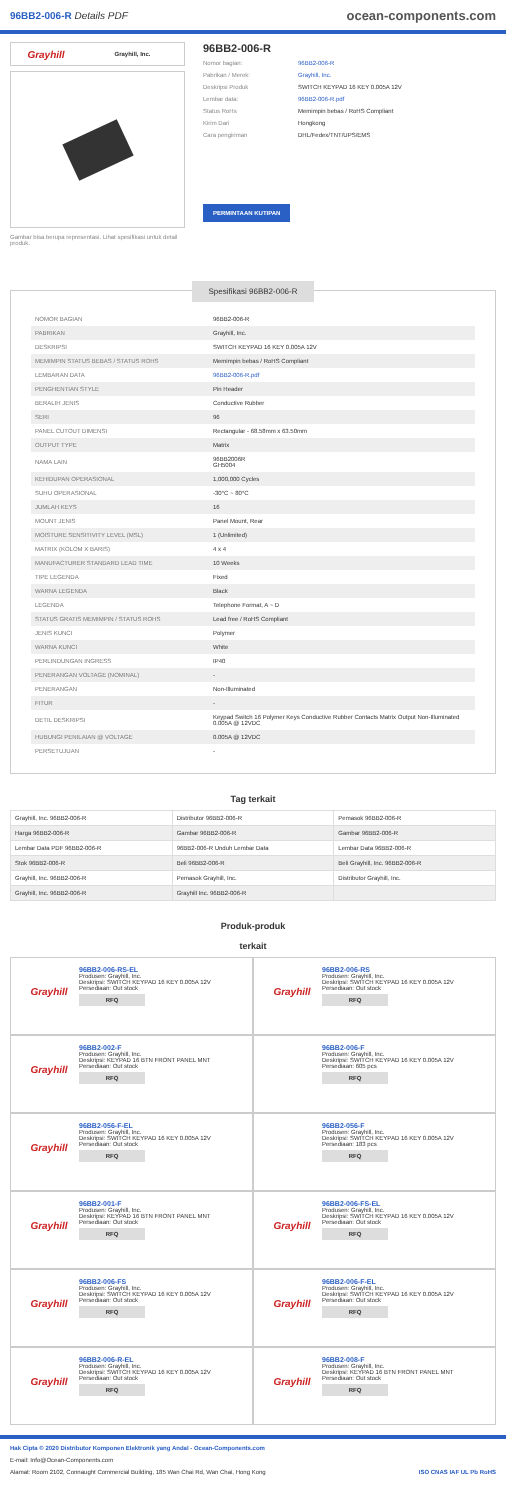96BB2-006-R Details PDF
ocean-components.com
Grayhill Grayhill, Inc.
Gambar bisa berupa representasi. Lihat spesifikasi untuk detail produk.
96BB2-006-R
Nomor bagian: 96BB2-006-R
Pabrikan / Merek: Grayhill, Inc.
Deskripsi Produk SWITCH KEYPAD 16 KEY 0.005A 12V
Lembar data: 96BB2-006-R.pdf
Status RoHs Memimpin bebas / RoHS Compliant
Kirim Dari Hongkong
Cara pengiriman DHL/Fedex/TNT/UPS/EMS
PERMINTAAN KUTIPAN
Spesifikasi 96BB2-006-R
| NOMOR BAGIAN | 96BB2-006-R |
| PABRIKAN | Grayhill, Inc. |
| DESKRIPSI | SWITCH KEYPAD 16 KEY 0.005A 12V |
| MEMIMPIN STATUS BEBAS / STATUS ROHS | Memimpin bebas / RoHS Compliant |
| LEMBARAN DATA | 96BB2-006-R.pdf |
| PENGHENTIAN STYLE | Pin Header |
| BERALIH JENIS | Conductive Rubber |
| SERI | 96 |
| PANEL CUTOUT DIMENSI | Rectangular - 68.58mm x 63.50mm |
| OUTPUT TYPE | Matrix |
| NAMA LAIN | 96BB2006R GH5004 |
| KEHIDUPAN OPERASIONAL | 1,000,000 Cycles |
| SUHU OPERASIONAL | -30°C ~ 80°C |
| JUMLAH KEYS | 16 |
| MOUNT JENIS | Panel Mount, Rear |
| MOISTURE SENSITIVITY LEVEL (MSL) | 1 (Unlimited) |
| MATRIX (KOLOM X BARIS) | 4 x 4 |
| MANUFACTURER STANDARD LEAD TIME | 10 Weeks |
| TIPE LEGENDA | Fixed |
| WARNA LEGENDA | Black |
| LEGENDA | Telephone Format, A ~ D |
| STATUS GRATIS MEMIMPIN / STATUS ROHS | Lead free / RoHS Compliant |
| JENIS KUNCI | Polymer |
| WARNA KUNCI | White |
| PERLINDUNGAN INGRESS | IP40 |
| PENERANGAN VOLTAGE (NOMINAL) | - |
| PENERANGAN | Non-Illuminated |
| FITUR | - |
| DETIL DESKRIPSI | Keypad Switch 16 Polymer Keys Conductive Rubber Contacts Matrix Output Non-Illuminated 0.005A @ 12VDC |
| HUBUNGI PENILAIAN @ VOLTAGE | 0.005A @ 12VDC |
| PERSETUJUAN | - |
Tag terkait
| Grayhill, Inc. 96BB2-006-R | Distributor 96BB2-006-R | Pemasok 96BB2-006-R |
| Harga 96BB2-006-R | Gambar 96BB2-006-R | Gambar 96BB2-006-R |
| Lembar Data PDF 96BB2-006-R | 96BB2-006-R Unduh Lembar Data | Lembar Data 96BB2-006-R |
| Stok 96BB2-006-R | Beli 96BB2-006-R | Beli Grayhill, Inc. 96BB2-006-R |
| Grayhill, Inc. 96BB2-006-R | Pemasok Grayhill, Inc. | Distributor Grayhill, Inc. |
| Grayhill, Inc. 96BB2-006-R | Grayhill Inc. 96BB2-006-R | |
Produk-produk
terkait
Grayhill
96BB2-006-RS-EL
Produsen: Grayhill, Inc.
Deskripsi: SWITCH KEYPAD 16 KEY 0.005A 12V
Persediaan: Out stock
RFQ
Grayhill
96BB2-006-RS
Produsen: Grayhill, Inc.
Deskripsi: SWITCH KEYPAD 16 KEY 0.005A 12V
Persediaan: Out stock
RFQ
Grayhill
96BB2-002-F
Produsen: Grayhill, Inc.
Deskripsi: KEYPAD 16 BTN FRONT PANEL MNT
Persediaan: Out stock
RFQ
96BB2-006-F
Produsen: Grayhill, Inc.
Deskripsi: SWITCH KEYPAD 16 KEY 0.005A 12V
Persediaan: 605 pcs
RFQ
Grayhill
96BB2-056-F-EL
Produsen: Grayhill, Inc.
Deskripsi: SWITCH KEYPAD 16 KEY 0.005A 12V
Persediaan: Out stock
RFQ
96BB2-056-F
Produsen: Grayhill, Inc.
Deskripsi: SWITCH KEYPAD 16 KEY 0.005A 12V
Persediaan: 183 pcs
RFQ
Grayhill
96BB2-001-F
Produsen: Grayhill, Inc.
Deskripsi: KEYPAD 16 BTN FRONT PANEL MNT
Persediaan: Out stock
RFQ
Grayhill
96BB2-006-FS-EL
Produsen: Grayhill, Inc.
Deskripsi: SWITCH KEYPAD 16 KEY 0.005A 12V
Persediaan: Out stock
RFQ
Grayhill
96BB2-006-FS
Produsen: Grayhill, Inc.
Deskripsi: SWITCH KEYPAD 16 KEY 0.005A 12V
Persediaan: Out stock
RFQ
Grayhill
96BB2-006-F-EL
Produsen: Grayhill, Inc.
Deskripsi: SWITCH KEYPAD 16 KEY 0.005A 12V
Persediaan: Out stock
RFQ
Grayhill
96BB2-006-R-EL
Produsen: Grayhill, Inc.
Deskripsi: SWITCH KEYPAD 16 KEY 0.005A 12V
Persediaan: Out stock
RFQ
Grayhill
96BB2-008-F
Produsen: Grayhill, Inc.
Deskripsi: KEYPAD 16 BTN FRONT PANEL MNT
Persediaan: Out stock
RFQ
Hak Cipta © 2020 Distributor Komponen Elektronik yang Andal - Ocean-Components.com
E-mail: Info@Ocean-Components.com
Alamat: Room 2102, Connaught Commercial Building, 185 Wan Chai Rd, Wan Chai, Hong Kong ISO CNAS IAF UL Pb RoHS